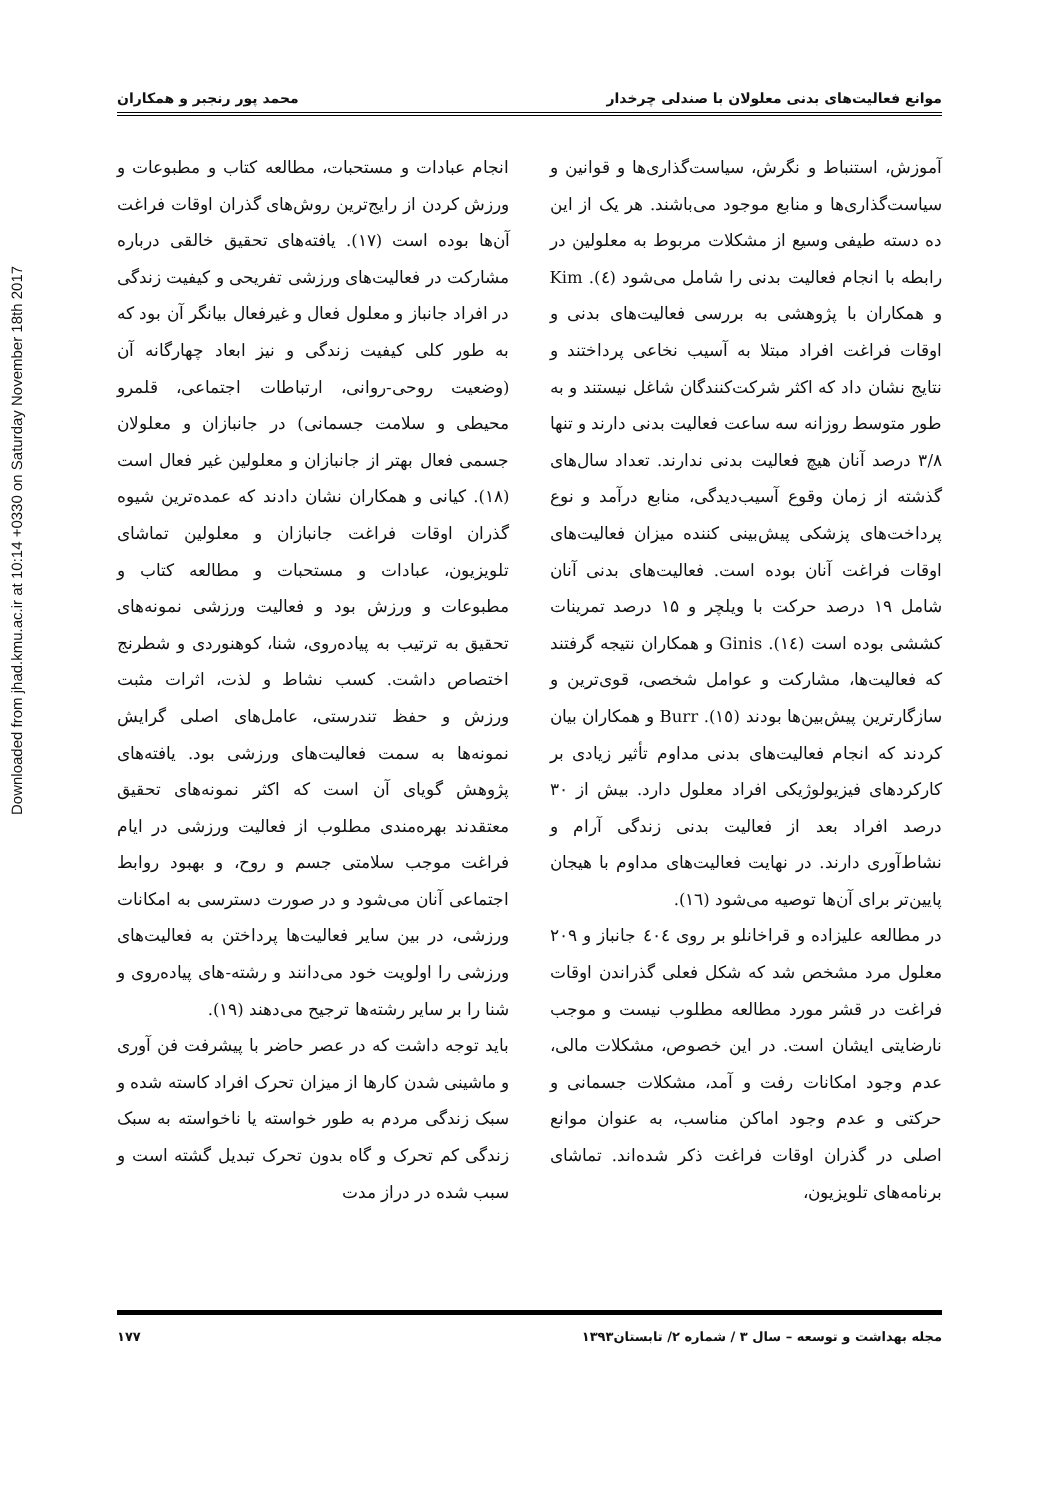Downloaded from jhad.kmu.ac.ir at 10:14 +0330 on Saturday November 18th 2017
موانع فعالیت‌های بدنی معلولان با صندلی چرخدار محمد پور رنجبر و همکاران
آموزش، استنباط و نگرش، سیاست‌گذاری‌ها و قوانین و سیاست‌گذاری‌ها و منابع موجود می‌باشند. هر یک از این ده دسته طیفی وسیع از مشکلات مربوط به معلولین در رابطه با انجام فعالیت بدنی را شامل می‌شود (٤). Kim و همکاران با پژوهشی به بررسی فعالیت‌های بدنی و اوقات فراغت افراد مبتلا به آسیب نخاعی پرداختند و نتایج نشان داد که اکثر شرکت‌کنندگان شاغل نیستند و به طور متوسط روزانه سه ساعت فعالیت بدنی دارند و تنها ۳/۸ درصد آنان هیچ فعالیت بدنی ندارند. تعداد سال‌های گذشته از زمان وقوع آسیب‌دیدگی، منابع درآمد و نوع پرداخت‌های پزشکی پیش‌بینی کننده میزان فعالیت‌های اوقات فراغت آنان بوده است. فعالیت‌های بدنی آنان شامل ۱۹ درصد حرکت با ویلچر و ۱۵ درصد تمرینات کششی بوده است (١٤). Ginis و همکاران نتیجه گرفتند که فعالیت‌ها، مشارکت و عوامل شخصی، قوی‌ترین و سازگارترین پیش‌بین‌ها بودند (١٥). Burr و همکاران بیان کردند که انجام فعالیت‌های بدنی مداوم تأثیر زیادی بر کارکردهای فیزیولوژیکی افراد معلول دارد. بیش از ۳۰ درصد افراد بعد از فعالیت بدنی زندگی آرام و نشاط‌آوری دارند. در نهایت فعالیت‌های مداوم با هیجان پایین‌تر برای آن‌ها توصیه می‌شود (١٦).
در مطالعه علیزاده و قراخانلو بر روی ٤٠٤ جانباز و ۲۰۹ معلول مرد مشخص شد که شکل فعلی گذراندن اوقات فراغت در قشر مورد مطالعه مطلوب نیست و موجب نارضایتی ایشان است. در این خصوص، مشکلات مالی، عدم وجود امکانات رفت و آمد، مشکلات جسمانی و حرکتی و عدم وجود اماکن مناسب، به عنوان موانع اصلی در گذران اوقات فراغت ذکر شده‌اند. تماشای برنامه‌های تلویزیون،
انجام عبادات و مستحبات، مطالعه کتاب و مطبوعات و ورزش کردن از رایج‌ترین روش‌های گذران اوقات فراغت آن‌ها بوده است (١٧). یافته‌های تحقیق خالقی درباره مشارکت در فعالیت‌های ورزشی تفریحی و کیفیت زندگی در افراد جانباز و معلول فعال و غیرفعال بیانگر آن بود که به طور کلی کیفیت زندگی و نیز ابعاد چهارگانه آن (وضعیت روحی-روانی، ارتباطات اجتماعی، قلمرو محیطی و سلامت جسمانی) در جانبازان و معلولان جسمی فعال بهتر از جانبازان و معلولین غیر فعال است (١٨). کیانی و همکاران نشان دادند که عمده‌ترین شیوه گذران اوقات فراغت جانبازان و معلولین تماشای تلویزیون، عبادات و مستحبات و مطالعه کتاب و مطبوعات و ورزش بود و فعالیت ورزشی نمونه‌های تحقیق به ترتیب به پیاده‌روی، شنا، کوهنوردی و شطرنج اختصاص داشت. کسب نشاط و لذت، اثرات مثبت ورزش و حفظ تندرستی، عامل‌های اصلی گرایش نمونه‌ها به سمت فعالیت‌های ورزشی بود. یافته‌های پژوهش گویای آن است که اکثر نمونه‌های تحقیق معتقدند بهره‌مندی مطلوب از فعالیت ورزشی در ایام فراغت موجب سلامتی جسم و روح، و بهبود روابط اجتماعی آنان می‌شود و در صورت دسترسی به امکانات ورزشی، در بین سایر فعالیت‌ها پرداختن به فعالیت‌های ورزشی را اولویت خود می‌دانند و رشته-های پیاده‌روی و شنا را بر سایر رشته‌ها ترجیح می‌دهند (١٩).
باید توجه داشت که در عصر حاضر با پیشرفت فن آوری و ماشینی شدن کارها از میزان تحرک افراد کاسته شده و سبک زندگی مردم به طور خواسته یا ناخواسته به سبک زندگی کم تحرک و گاه بدون تحرک تبدیل گشته است و سبب شده در دراز مدت
مجله بهداشت و توسعه – سال ۳ / شماره ۲/ تابستان۱۳۹۳ ۱۷۷